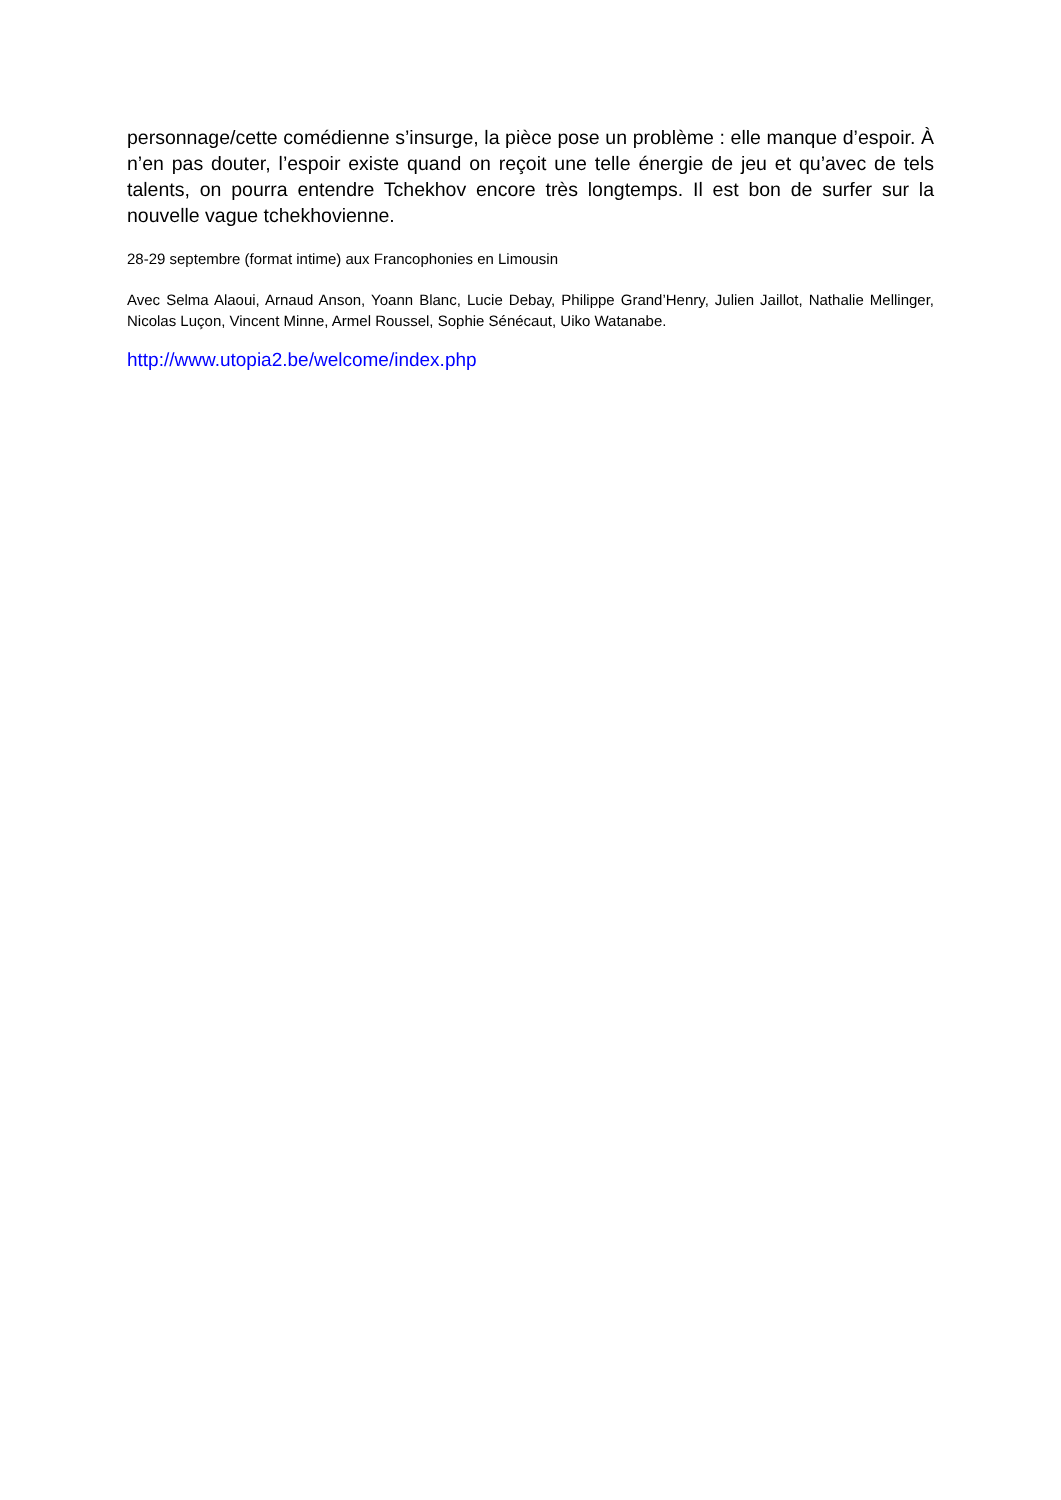personnage/cette comédienne s’insurge, la pièce pose un problème : elle manque d’espoir. À n’en pas douter, l’espoir existe quand on reçoit une telle énergie de jeu et qu’avec de tels talents, on pourra entendre Tchekhov encore très longtemps. Il est bon de surfer sur la nouvelle vague tchekhovienne.
28-29 septembre (format intime) aux Francophonies en Limousin
Avec Selma Alaoui, Arnaud Anson, Yoann Blanc, Lucie Debay, Philippe Grand’Henry, Julien Jaillot, Nathalie Mellinger, Nicolas Luçon, Vincent Minne, Armel Roussel, Sophie Sénécaut, Uiko Watanabe.
http://www.utopia2.be/welcome/index.php